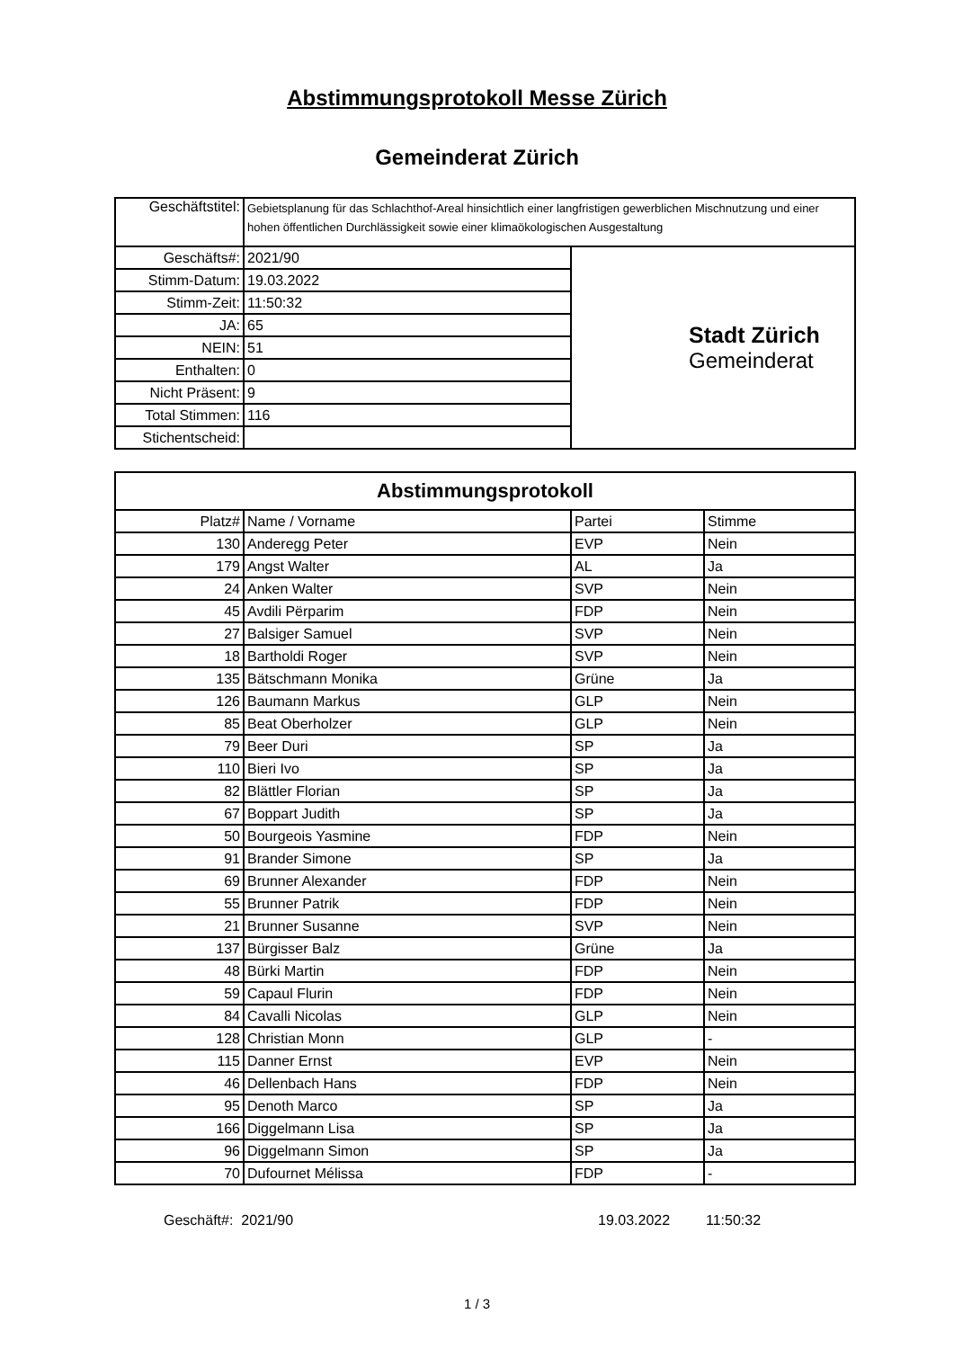Abstimmungsprotokoll Messe Zürich
Gemeinderat Zürich
| Geschäftstitel: | Gebietsplanung für das Schlachthof-Areal hinsichtlich einer langfristigen gewerblichen Mischnutzung und einer hohen öffentlichen Durchlässigkeit sowie einer klimaökologischen Ausgestaltung | |
| Geschäfts#: | 2021/90 | Stadt Zürich Gemeinderat |
| Stimm-Datum: | 19.03.2022 | |
| Stimm-Zeit: | 11:50:32 | |
| JA: | 65 | |
| NEIN: | 51 | |
| Enthalten: | 0 | |
| Nicht Präsent: | 9 | |
| Total Stimmen: | 116 | |
| Stichentscheid: | | |
| Abstimmungsprotokoll | | | |
| Platz# | Name / Vorname | Partei | Stimme |
| 130 | Anderegg Peter | EVP | Nein |
| 179 | Angst Walter | AL | Ja |
| 24 | Anken Walter | SVP | Nein |
| 45 | Avdili Përparim | FDP | Nein |
| 27 | Balsiger Samuel | SVP | Nein |
| 18 | Bartholdi Roger | SVP | Nein |
| 135 | Bätschmann Monika | Grüne | Ja |
| 126 | Baumann Markus | GLP | Nein |
| 85 | Beat Oberholzer | GLP | Nein |
| 79 | Beer Duri | SP | Ja |
| 110 | Bieri Ivo | SP | Ja |
| 82 | Blättler Florian | SP | Ja |
| 67 | Boppart Judith | SP | Ja |
| 50 | Bourgeois Yasmine | FDP | Nein |
| 91 | Brander Simone | SP | Ja |
| 69 | Brunner Alexander | FDP | Nein |
| 55 | Brunner Patrik | FDP | Nein |
| 21 | Brunner Susanne | SVP | Nein |
| 137 | Bürgisser Balz | Grüne | Ja |
| 48 | Bürki Martin | FDP | Nein |
| 59 | Capaul Flurin | FDP | Nein |
| 84 | Cavalli Nicolas | GLP | Nein |
| 128 | Christian Monn | GLP | - |
| 115 | Danner Ernst | EVP | Nein |
| 46 | Dellenbach Hans | FDP | Nein |
| 95 | Denoth Marco | SP | Ja |
| 166 | Diggelmann Lisa | SP | Ja |
| 96 | Diggelmann Simon | SP | Ja |
| 70 | Dufournet Mélissa | FDP | - |
Geschäft#: 2021/90 19.03.2022 11:50:32
1 / 3